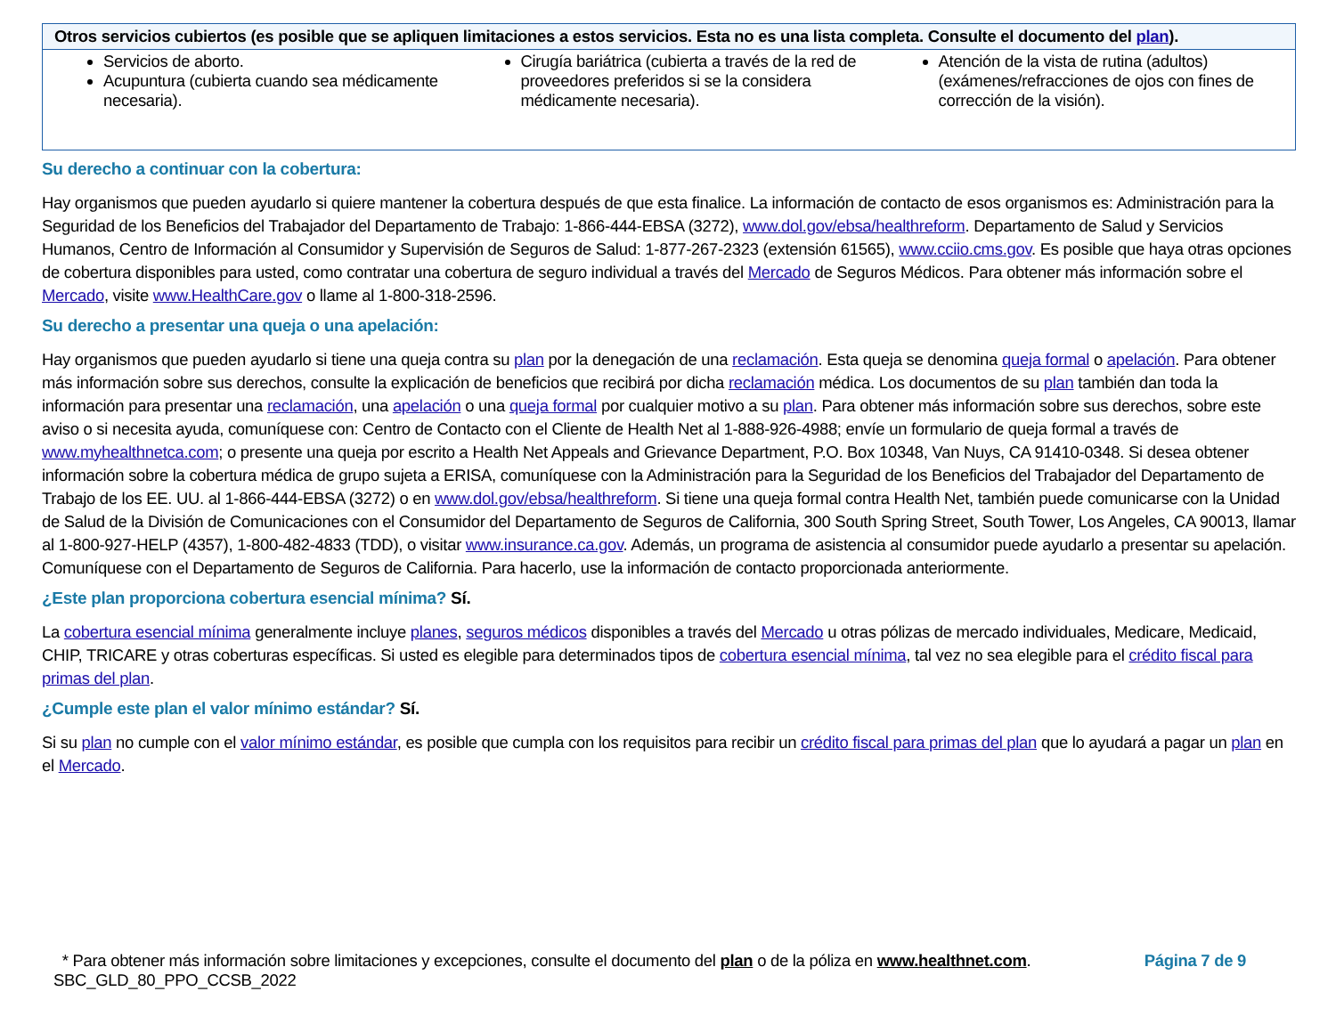| Otros servicios cubiertos (es posible que se apliquen limitaciones a estos servicios. Esta no es una lista completa. Consulte el documento del plan ). | | |
| --- | --- | --- |
| Servicios de aborto. Acupuntura (cubierta cuando sea médicamente necesaria). | Cirugía bariátrica (cubierta a través de la red de proveedores preferidos si se la considera médicamente necesaria). | Atención de la vista de rutina (adultos) (exámenes/refracciones de ojos con fines de corrección de la visión). |
Su derecho a continuar con la cobertura:
Hay organismos que pueden ayudarlo si quiere mantener la cobertura después de que esta finalice. La información de contacto de esos organismos es: Administración para la Seguridad de los Beneficios del Trabajador del Departamento de Trabajo: 1-866-444-EBSA (3272), www.dol.gov/ebsa/healthreform. Departamento de Salud y Servicios Humanos, Centro de Información al Consumidor y Supervisión de Seguros de Salud: 1-877-267-2323 (extensión 61565), www.cciio.cms.gov. Es posible que haya otras opciones de cobertura disponibles para usted, como contratar una cobertura de seguro individual a través del Mercado de Seguros Médicos. Para obtener más información sobre el Mercado, visite www.HealthCare.gov o llame al 1-800-318-2596.
Su derecho a presentar una queja o una apelación:
Hay organismos que pueden ayudarlo si tiene una queja contra su plan por la denegación de una reclamación. Esta queja se denomina queja formal o apelación. Para obtener más información sobre sus derechos, consulte la explicación de beneficios que recibirá por dicha reclamación médica. Los documentos de su plan también dan toda la información para presentar una reclamación, una apelación o una queja formal por cualquier motivo a su plan. Para obtener más información sobre sus derechos, sobre este aviso o si necesita ayuda, comuníquese con: Centro de Contacto con el Cliente de Health Net al 1-888-926-4988; envíe un formulario de queja formal a través de www.myhealthnetca.com; o presente una queja por escrito a Health Net Appeals and Grievance Department, P.O. Box 10348, Van Nuys, CA 91410-0348. Si desea obtener información sobre la cobertura médica de grupo sujeta a ERISA, comuníquese con la Administración para la Seguridad de los Beneficios del Trabajador del Departamento de Trabajo de los EE. UU. al 1-866-444-EBSA (3272) o en www.dol.gov/ebsa/healthreform. Si tiene una queja formal contra Health Net, también puede comunicarse con la Unidad de Salud de la División de Comunicaciones con el Consumidor del Departamento de Seguros de California, 300 South Spring Street, South Tower, Los Angeles, CA 90013, llamar al 1-800-927-HELP (4357), 1-800-482-4833 (TDD), o visitar www.insurance.ca.gov. Además, un programa de asistencia al consumidor puede ayudarlo a presentar su apelación. Comuníquese con el Departamento de Seguros de California. Para hacerlo, use la información de contacto proporcionada anteriormente.
¿Este plan proporciona cobertura esencial mínima? Sí.
La cobertura esencial mínima generalmente incluye planes, seguros médicos disponibles a través del Mercado u otras pólizas de mercado individuales, Medicare, Medicaid, CHIP, TRICARE y otras coberturas específicas. Si usted es elegible para determinados tipos de cobertura esencial mínima, tal vez no sea elegible para el crédito fiscal para primas del plan.
¿Cumple este plan el valor mínimo estándar? Sí.
Si su plan no cumple con el valor mínimo estándar, es posible que cumpla con los requisitos para recibir un crédito fiscal para primas del plan que lo ayudará a pagar un plan en el Mercado.
* Para obtener más información sobre limitaciones y excepciones, consulte el documento del plan o de la póliza en www.healthnet.com. Página 7 de 9
SBC_GLD_80_PPO_CCSB_2022